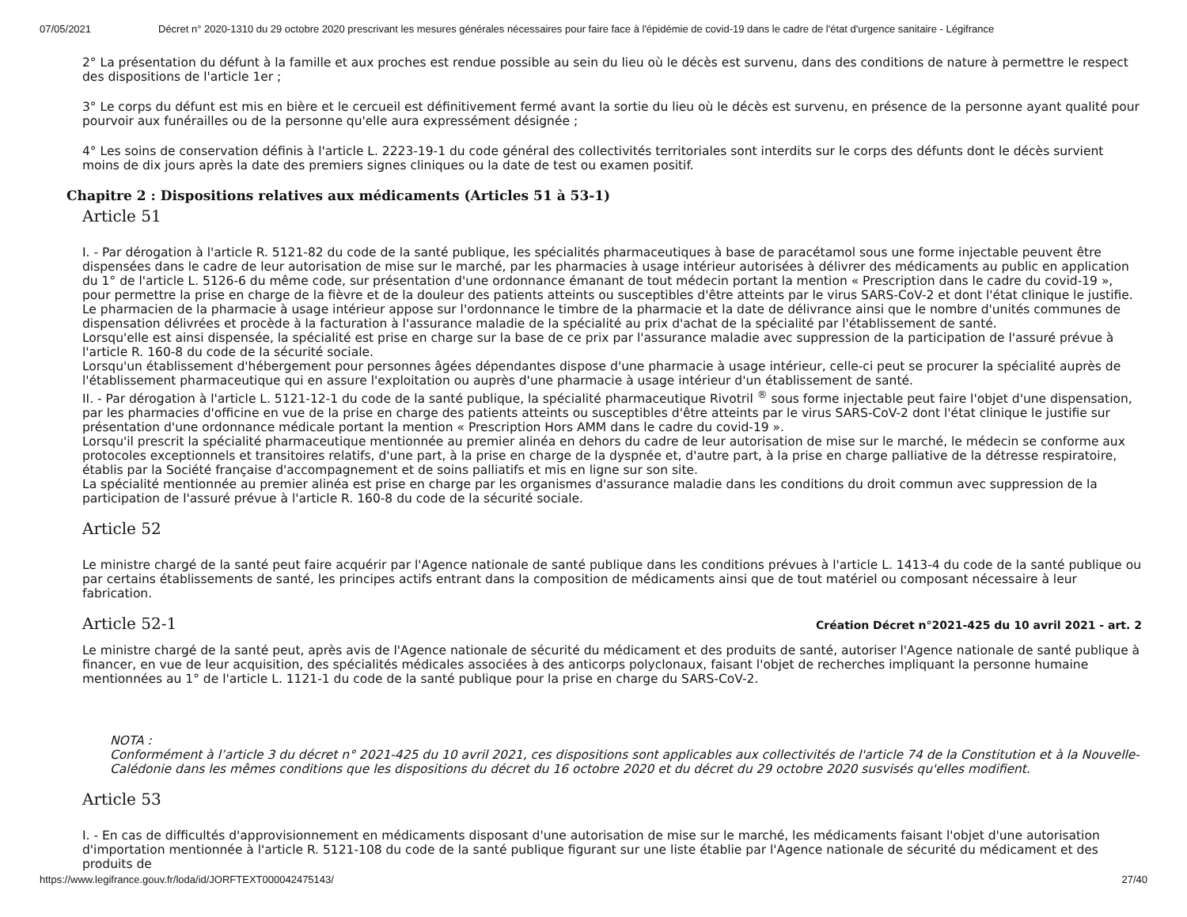07/05/2021 Décret n° 2020-1310 du 29 octobre 2020 prescrivant les mesures générales nécessaires pour faire face à l'épidémie de covid-19 dans le cadre de l'état d'urgence sanitaire - Légifrance
2° La présentation du défunt à la famille et aux proches est rendue possible au sein du lieu où le décès est survenu, dans des conditions de nature à permettre le respect des dispositions de l'article 1er ;
3° Le corps du défunt est mis en bière et le cercueil est définitivement fermé avant la sortie du lieu où le décès est survenu, en présence de la personne ayant qualité pour pourvoir aux funérailles ou de la personne qu'elle aura expressément désignée ;
4° Les soins de conservation définis à l'article L. 2223-19-1 du code général des collectivités territoriales sont interdits sur le corps des défunts dont le décès survient moins de dix jours après la date des premiers signes cliniques ou la date de test ou examen positif.
Chapitre 2 : Dispositions relatives aux médicaments (Articles 51 à 53-1)
Article 51
I. - Par dérogation à l'article R. 5121-82 du code de la santé publique, les spécialités pharmaceutiques à base de paracétamol sous une forme injectable peuvent être dispensées dans le cadre de leur autorisation de mise sur le marché, par les pharmacies à usage intérieur autorisées à délivrer des médicaments au public en application du 1° de l'article L. 5126-6 du même code, sur présentation d'une ordonnance émanant de tout médecin portant la mention « Prescription dans le cadre du covid-19 », pour permettre la prise en charge de la fièvre et de la douleur des patients atteints ou susceptibles d'être atteints par le virus SARS-CoV-2 et dont l'état clinique le justifie.
Le pharmacien de la pharmacie à usage intérieur appose sur l'ordonnance le timbre de la pharmacie et la date de délivrance ainsi que le nombre d'unités communes de dispensation délivrées et procède à la facturation à l'assurance maladie de la spécialité au prix d'achat de la spécialité par l'établissement de santé.
Lorsqu'elle est ainsi dispensée, la spécialité est prise en charge sur la base de ce prix par l'assurance maladie avec suppression de la participation de l'assuré prévue à l'article R. 160-8 du code de la sécurité sociale.
Lorsqu'un établissement d'hébergement pour personnes âgées dépendantes dispose d'une pharmacie à usage intérieur, celle-ci peut se procurer la spécialité auprès de l'établissement pharmaceutique qui en assure l'exploitation ou auprès d'une pharmacie à usage intérieur d'un établissement de santé.
II. - Par dérogation à l'article L. 5121-12-1 du code de la santé publique, la spécialité pharmaceutique Rivotril <sup>®</sup> sous forme injectable peut faire l'objet d'une dispensation, par les pharmacies d'officine en vue de la prise en charge des patients atteints ou susceptibles d'être atteints par le virus SARS-CoV-2 dont l'état clinique le justifie sur présentation d'une ordonnance médicale portant la mention « Prescription Hors AMM dans le cadre du covid-19 ».
Lorsqu'il prescrit la spécialité pharmaceutique mentionnée au premier alinéa en dehors du cadre de leur autorisation de mise sur le marché, le médecin se conforme aux protocoles exceptionnels et transitoires relatifs, d'une part, à la prise en charge de la dyspnée et, d'autre part, à la prise en charge palliative de la détresse respiratoire, établis par la Société française d'accompagnement et de soins palliatifs et mis en ligne sur son site.
La spécialité mentionnée au premier alinéa est prise en charge par les organismes d'assurance maladie dans les conditions du droit commun avec suppression de la participation de l'assuré prévue à l'article R. 160-8 du code de la sécurité sociale.
Article 52
Le ministre chargé de la santé peut faire acquérir par l'Agence nationale de santé publique dans les conditions prévues à l'article L. 1413-4 du code de la santé publique ou par certains établissements de santé, les principes actifs entrant dans la composition de médicaments ainsi que de tout matériel ou composant nécessaire à leur fabrication.
Article 52-1 Création Décret n°2021-425 du 10 avril 2021 - art. 2
Le ministre chargé de la santé peut, après avis de l'Agence nationale de sécurité du médicament et des produits de santé, autoriser l'Agence nationale de santé publique à financer, en vue de leur acquisition, des spécialités médicales associées à des anticorps polyclonaux, faisant l'objet de recherches impliquant la personne humaine mentionnées au 1° de l'article L. 1121-1 du code de la santé publique pour la prise en charge du SARS-CoV-2.
NOTA :
Conformément à l’article 3 du décret n° 2021-425 du 10 avril 2021, ces dispositions sont applicables aux collectivités de l'article 74 de la Constitution et à la Nouvelle-Calédonie dans les mêmes conditions que les dispositions du décret du 16 octobre 2020 et du décret du 29 octobre 2020 susvisés qu'elles modifient.
Article 53
I. - En cas de difficultés d'approvisionnement en médicaments disposant d'une autorisation de mise sur le marché, les médicaments faisant l'objet d'une autorisation d'importation mentionnée à l'article R. 5121-108 du code de la santé publique figurant sur une liste établie par l'Agence nationale de sécurité du médicament et des produits de
https://www.legifrance.gouv.fr/loda/id/JORFTEXT000042475143/ 27/40